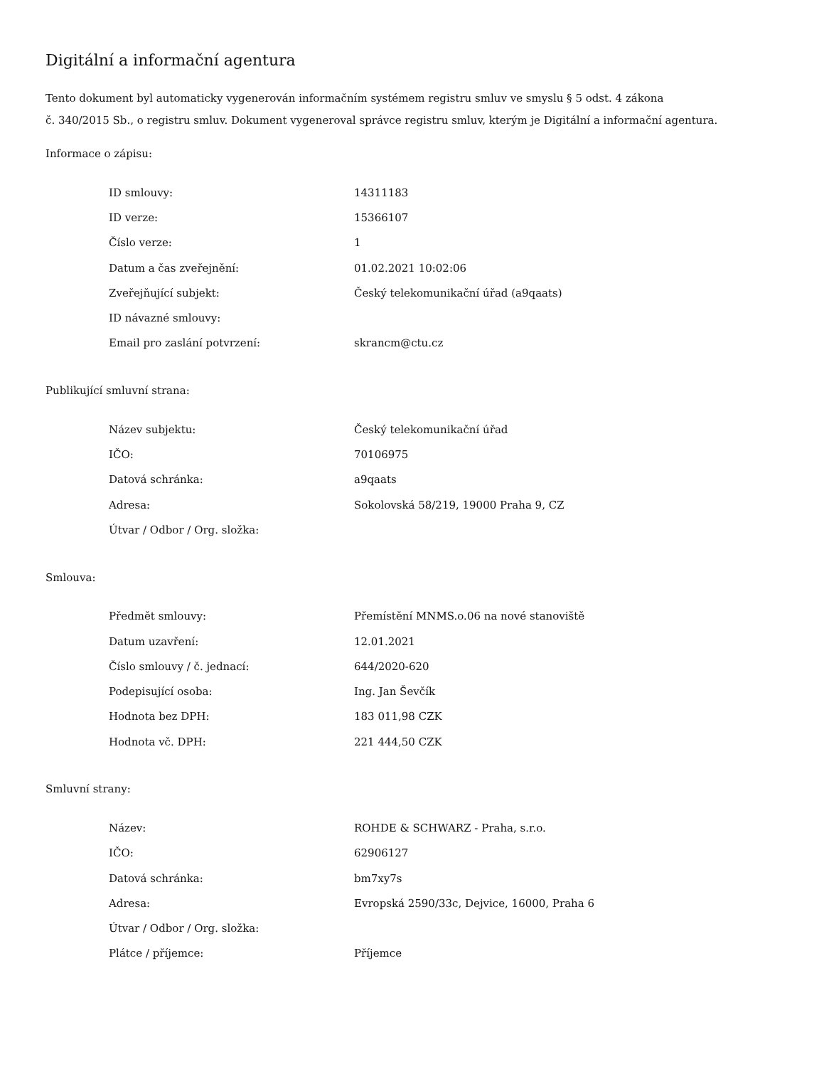Digitální a informační agentura
Tento dokument byl automaticky vygenerován informačním systémem registru smluv ve smyslu § 5 odst. 4 zákona
č. 340/2015 Sb., o registru smluv. Dokument vygeneroval správce registru smluv, kterým je Digitální a informační agentura.
Informace o zápisu:
| ID smlouvy: | 14311183 |
| ID verze: | 15366107 |
| Číslo verze: | 1 |
| Datum a čas zveřejnění: | 01.02.2021 10:02:06 |
| Zveřejňující subjekt: | Český telekomunikační úřad (a9qaats) |
| ID návazné smlouvy: | |
| Email pro zaslání potvrzení: | skrancm@ctu.cz |
Publikující smluvní strana:
| Název subjektu: | Český telekomunikační úřad |
| IČO: | 70106975 |
| Datová schránka: | a9qaats |
| Adresa: | Sokolovská 58/219, 19000 Praha 9, CZ |
| Útvar / Odbor / Org. složka: | |
Smlouva:
| Předmět smlouvy: | Přemístění MNMS.o.06 na nové stanoviště |
| Datum uzavření: | 12.01.2021 |
| Číslo smlouvy / č. jednací: | 644/2020-620 |
| Podepisující osoba: | Ing. Jan Ševčík |
| Hodnota bez DPH: | 183 011,98 CZK |
| Hodnota vč. DPH: | 221 444,50 CZK |
Smluvní strany:
| Název: | ROHDE & SCHWARZ - Praha, s.r.o. |
| IČO: | 62906127 |
| Datová schránka: | bm7xy7s |
| Adresa: | Evropská 2590/33c, Dejvice, 16000, Praha 6 |
| Útvar / Odbor / Org. složka: | |
| Plátce / příjemce: | Příjemce |